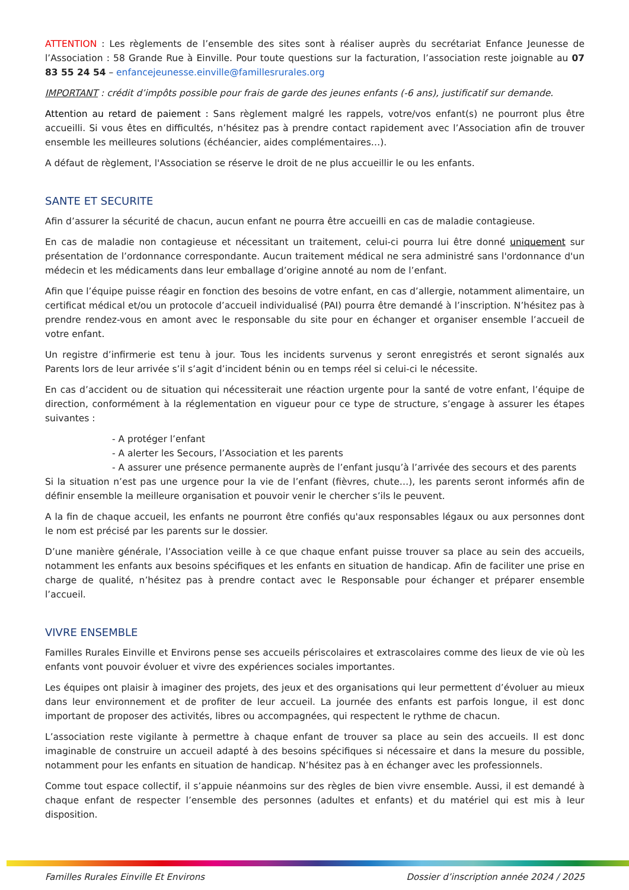ATTENTION : Les règlements de l’ensemble des sites sont à réaliser auprès du secrétariat Enfance Jeunesse de l’Association : 58 Grande Rue à Einville. Pour toute questions sur la facturation, l’association reste joignable au 07 83 55 24 54 – enfancejeunesse.einville@famillesrurales.org
IMPORTANT : crédit d’impôts possible pour frais de garde des jeunes enfants (-6 ans), justificatif sur demande.
Attention au retard de paiement : Sans règlement malgré les rappels, votre/vos enfant(s) ne pourront plus être accueilli. Si vous êtes en difficultés, n’hésitez pas à prendre contact rapidement avec l’Association afin de trouver ensemble les meilleures solutions (échéancier, aides complémentaires…).
A défaut de règlement, l'Association se réserve le droit de ne plus accueillir le ou les enfants.
SANTE ET SECURITE
Afin d’assurer la sécurité de chacun, aucun enfant ne pourra être accueilli en cas de maladie contagieuse.
En cas de maladie non contagieuse et nécessitant un traitement, celui-ci pourra lui être donné uniquement sur présentation de l’ordonnance correspondante. Aucun traitement médical ne sera administré sans l'ordonnance d'un médecin et les médicaments dans leur emballage d’origine annoté au nom de l’enfant.
Afin que l’équipe puisse réagir en fonction des besoins de votre enfant, en cas d’allergie, notamment alimentaire, un certificat médical et/ou un protocole d’accueil individualisé (PAI) pourra être demandé à l’inscription. N’hésitez pas à prendre rendez-vous en amont avec le responsable du site pour en échanger et organiser ensemble l’accueil de votre enfant.
Un registre d’infirmerie est tenu à jour. Tous les incidents survenus y seront enregistrés et seront signalés aux Parents lors de leur arrivée s’il s’agit d’incident bénin ou en temps réel si celui-ci le nécessite.
En cas d’accident ou de situation qui nécessiterait une réaction urgente pour la santé de votre enfant, l’équipe de direction, conformément à la réglementation en vigueur pour ce type de structure, s’engage à assurer les étapes suivantes :
- A protéger l’enfant
- A alerter les Secours, l’Association et les parents
- A assurer une présence permanente auprès de l’enfant jusqu’à l’arrivée des secours et des parents
Si la situation n’est pas une urgence pour la vie de l’enfant (fièvres, chute…), les parents seront informés afin de définir ensemble la meilleure organisation et pouvoir venir le chercher s’ils le peuvent.
A la fin de chaque accueil, les enfants ne pourront être confiés qu'aux responsables légaux ou aux personnes dont le nom est précisé par les parents sur le dossier.
D’une manière générale, l’Association veille à ce que chaque enfant puisse trouver sa place au sein des accueils, notamment les enfants aux besoins spécifiques et les enfants en situation de handicap. Afin de faciliter une prise en charge de qualité, n’hésitez pas à prendre contact avec le Responsable pour échanger et préparer ensemble l’accueil.
VIVRE ENSEMBLE
Familles Rurales Einville et Environs pense ses accueils périscolaires et extrascolaires comme des lieux de vie où les enfants vont pouvoir évoluer et vivre des expériences sociales importantes.
Les équipes ont plaisir à imaginer des projets, des jeux et des organisations qui leur permettent d’évoluer au mieux dans leur environnement et de profiter de leur accueil. La journée des enfants est parfois longue, il est donc important de proposer des activités, libres ou accompagnées, qui respectent le rythme de chacun.
L’association reste vigilante à permettre à chaque enfant de trouver sa place au sein des accueils. Il est donc imaginable de construire un accueil adapté à des besoins spécifiques si nécessaire et dans la mesure du possible, notamment pour les enfants en situation de handicap. N’hésitez pas à en échanger avec les professionnels.
Comme tout espace collectif, il s’appuie néanmoins sur des règles de bien vivre ensemble. Aussi, il est demandé à chaque enfant de respecter l’ensemble des personnes (adultes et enfants) et du matériel qui est mis à leur disposition.
Familles Rurales Einville Et Environs Dossier d’inscription année 2024 / 2025